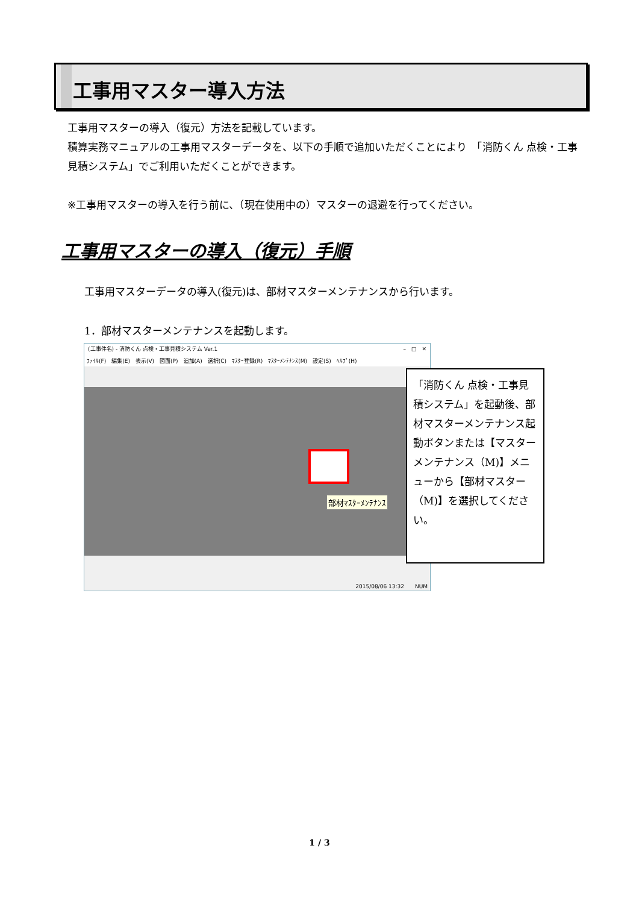工事用マスター導入方法
工事用マスターの導入（復元）方法を記載しています。
積算実務マニュアルの工事用マスターデータを、以下の手順で追加いただくことにより　「消防くん 点検・工事見積システム」でご利用いただくことができます。
※工事用マスターの導入を行う前に、（現在使用中の）マスターの退避を行ってください。
工事用マスターの導入（復元）手順
工事用マスターデータの導入(復元)は、部材マスターメンテナンスから行います。
1．部材マスターメンテナンスを起動します。
(工事件名) - 消防くん 点検・工事見積システム Ver.1 –　□　✕
ﾌｧｲﾙ(F)　編集(E)　表示(V)　図面(P)　追加(A)　選択(C)　ﾏｽﾀｰ登録(R)　ﾏｽﾀｰﾒﾝﾃﾅﾝｽ(M)　設定(S)　ﾍﾙﾌﾟ(H)
2015/08/06 13:32　　NUM
部材ﾏｽﾀｰﾒﾝﾃﾅﾝｽ
「消防くん 点検・工事見積システム」を起動後、部材マスターメンテナンス起動ボタンまたは【マスターメンテナンス（M)】メニューから【部材マスター（M)】を選択してください。
1 / 3